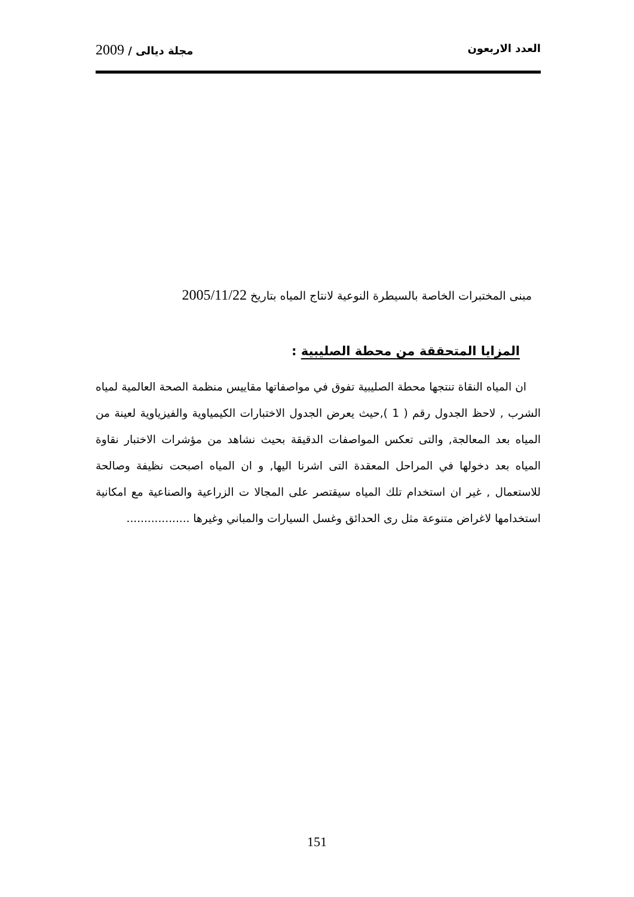العدد الاربعون مجلة ديالى / 2009
مبنى المختبرات الخاصة بالسيطرة النوعية لانتاج المياه بتاريخ 2005/11/22
المزايا المتحققة من محطة الصليبية :
ان المياه النقاة تنتجها محطة الصليبية تفوق في مواصفاتها مقاييس منظمة الصحة العالمية لمياه الشرب , لاحظ الجدول رقم ( 1 ),حيث يعرض الجدول الاختبارات الكيمياوية والفيزياوية لعينة من المياه بعد المعالجة, والتى تعكس المواصفات الدقيقة بحيث نشاهد من مؤشرات الاختبار نقاوة المياه بعد دخولها في المراحل المعقدة التى اشرنا اليها, و ان المياه اصبحت نظيفة وصالحة للاستعمال , غير ان استخدام تلك المياه سيقتصر على المجالا ت الزراعية والصناعية مع امكانية استخدامها لاغراض متنوعة مثل رى الحدائق وغسل السيارات والمباني وغيرها ..................
151